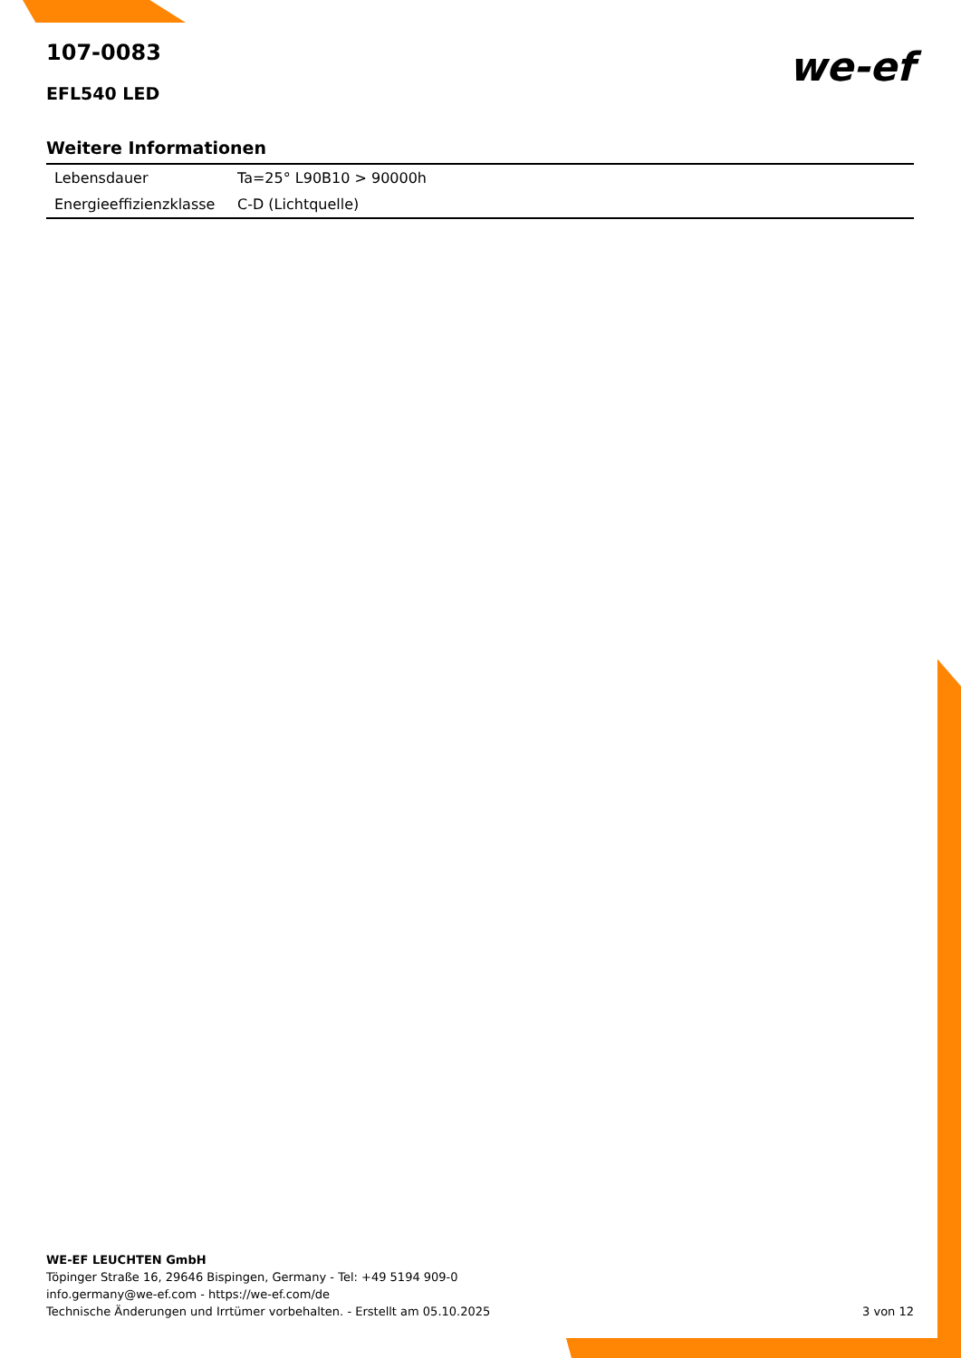107-0083
EFL540 LED
we-ef
Weitere Informationen
| Lebensdauer | Ta=25° L90B10 > 90000h |
| Energieeffizienzklasse | C-D (Lichtquelle) |
WE-EF LEUCHTEN GmbH
Töpinger Straße 16, 29646 Bispingen, Germany - Tel: +49 5194 909-0
info.germany@we-ef.com - https://we-ef.com/de
Technische Änderungen und Irrtümer vorbehalten. - Erstellt am 05.10.2025 3 von 12